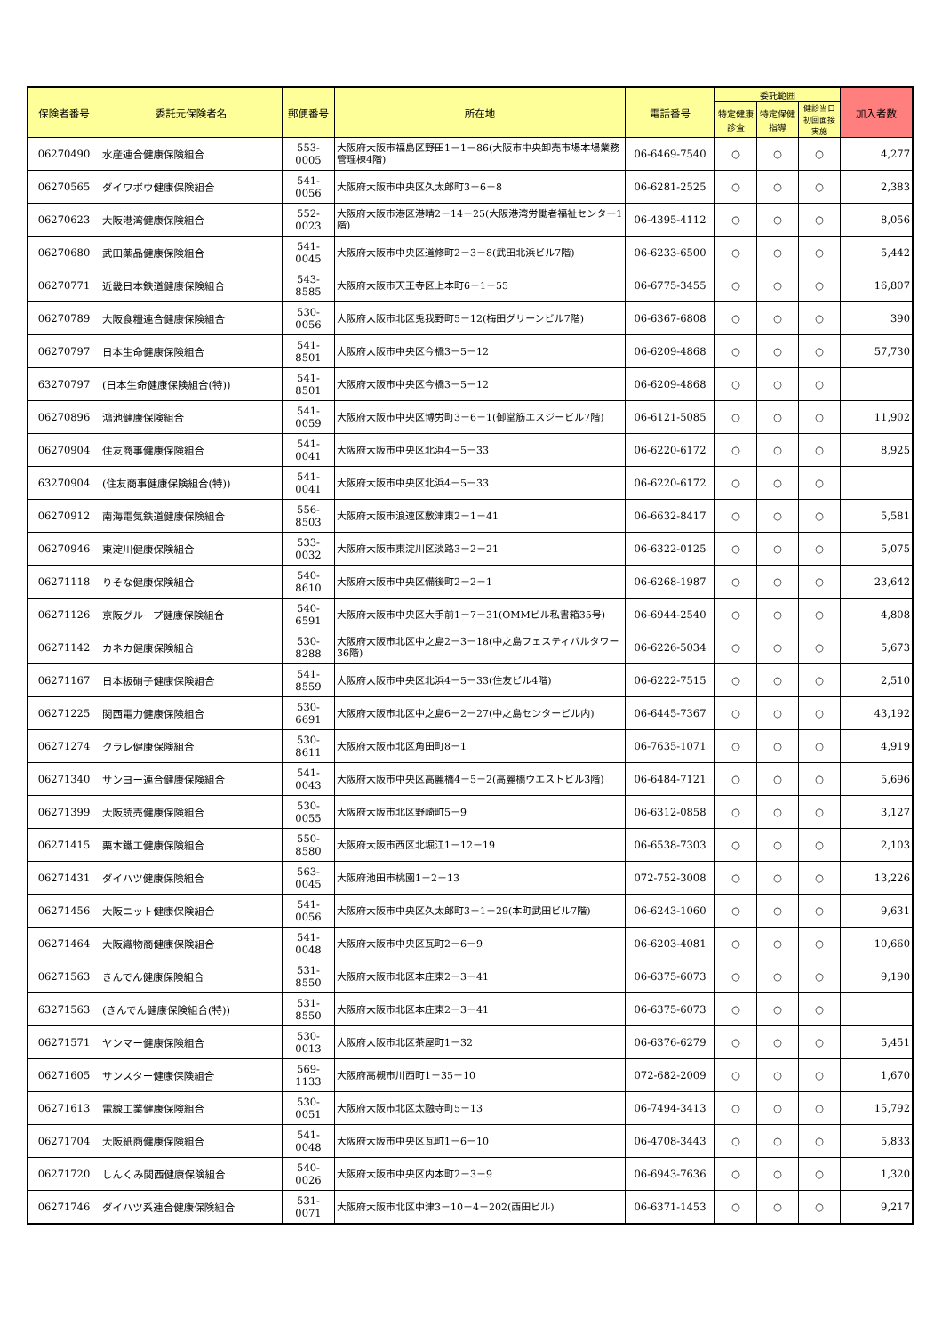| 保険者番号 | 委託元保険者名 | 郵便番号 | 所在地 | 電話番号 | 委託範囲 | | | 加入者数 |
| --- | --- | --- | --- | --- | --- | --- | --- | --- |
| | | | | | 特定健康診査 | 特定保健指導 | 健診当日初回面接実施 | |
| 06270490 | 水産連合健康保険組合 | 553-0005 | 大阪府大阪市福島区野田1－1－86(大阪市中央卸売市場本場業務管理棟4階) | 06-6469-7540 | ○ | ○ | ○ | 4,277 |
| 06270565 | ダイワボウ健康保険組合 | 541-0056 | 大阪府大阪市中央区久太郎町3－6－8 | 06-6281-2525 | ○ | ○ | ○ | 2,383 |
| 06270623 | 大阪港湾健康保険組合 | 552-0023 | 大阪府大阪市港区港晴2－14－25(大阪港湾労働者福祉センター1階) | 06-4395-4112 | ○ | ○ | ○ | 8,056 |
| 06270680 | 武田薬品健康保険組合 | 541-0045 | 大阪府大阪市中央区道修町2－3－8(武田北浜ビル7階) | 06-6233-6500 | ○ | ○ | ○ | 5,442 |
| 06270771 | 近畿日本鉄道健康保険組合 | 543-8585 | 大阪府大阪市天王寺区上本町6－1－55 | 06-6775-3455 | ○ | ○ | ○ | 16,807 |
| 06270789 | 大阪食糧連合健康保険組合 | 530-0056 | 大阪府大阪市北区兎我野町5－12(梅田グリーンビル7階) | 06-6367-6808 | ○ | ○ | ○ | 390 |
| 06270797 | 日本生命健康保険組合 | 541-8501 | 大阪府大阪市中央区今橋3－5－12 | 06-6209-4868 | ○ | ○ | ○ | 57,730 |
| 63270797 | (日本生命健康保険組合(特)) | 541-8501 | 大阪府大阪市中央区今橋3－5－12 | 06-6209-4868 | ○ | ○ | ○ | |
| 06270896 | 鴻池健康保険組合 | 541-0059 | 大阪府大阪市中央区博労町3－6－1(御堂筋エスジービル7階) | 06-6121-5085 | ○ | ○ | ○ | 11,902 |
| 06270904 | 住友商事健康保険組合 | 541-0041 | 大阪府大阪市中央区北浜4－5－33 | 06-6220-6172 | ○ | ○ | ○ | 8,925 |
| 63270904 | (住友商事健康保険組合(特)) | 541-0041 | 大阪府大阪市中央区北浜4－5－33 | 06-6220-6172 | ○ | ○ | ○ | |
| 06270912 | 南海電気鉄道健康保険組合 | 556-8503 | 大阪府大阪市浪速区敷津東2－1－41 | 06-6632-8417 | ○ | ○ | ○ | 5,581 |
| 06270946 | 東淀川健康保険組合 | 533-0032 | 大阪府大阪市東淀川区淡路3－2－21 | 06-6322-0125 | ○ | ○ | ○ | 5,075 |
| 06271118 | りそな健康保険組合 | 540-8610 | 大阪府大阪市中央区備後町2－2－1 | 06-6268-1987 | ○ | ○ | ○ | 23,642 |
| 06271126 | 京阪グループ健康保険組合 | 540-6591 | 大阪府大阪市中央区大手前1－7－31(OMMビル私書箱35号) | 06-6944-2540 | ○ | ○ | ○ | 4,808 |
| 06271142 | カネカ健康保険組合 | 530-8288 | 大阪府大阪市北区中之島2－3－18(中之島フェスティバルタワー36階) | 06-6226-5034 | ○ | ○ | ○ | 5,673 |
| 06271167 | 日本板硝子健康保険組合 | 541-8559 | 大阪府大阪市中央区北浜4－5－33(住友ビル4階) | 06-6222-7515 | ○ | ○ | ○ | 2,510 |
| 06271225 | 関西電力健康保険組合 | 530-6691 | 大阪府大阪市北区中之島6－2－27(中之島センタービル内) | 06-6445-7367 | ○ | ○ | ○ | 43,192 |
| 06271274 | クラレ健康保険組合 | 530-8611 | 大阪府大阪市北区角田町8－1 | 06-7635-1071 | ○ | ○ | ○ | 4,919 |
| 06271340 | サンヨー連合健康保険組合 | 541-0043 | 大阪府大阪市中央区高麗橋4－5－2(高麗橋ウエストビル3階) | 06-6484-7121 | ○ | ○ | ○ | 5,696 |
| 06271399 | 大阪読売健康保険組合 | 530-0055 | 大阪府大阪市北区野崎町5－9 | 06-6312-0858 | ○ | ○ | ○ | 3,127 |
| 06271415 | 栗本鐵工健康保険組合 | 550-8580 | 大阪府大阪市西区北堀江1－12－19 | 06-6538-7303 | ○ | ○ | ○ | 2,103 |
| 06271431 | ダイハツ健康保険組合 | 563-0045 | 大阪府池田市桃園1－2－13 | 072-752-3008 | ○ | ○ | ○ | 13,226 |
| 06271456 | 大阪ニット健康保険組合 | 541-0056 | 大阪府大阪市中央区久太郎町3－1－29(本町武田ビル7階) | 06-6243-1060 | ○ | ○ | ○ | 9,631 |
| 06271464 | 大阪織物商健康保険組合 | 541-0048 | 大阪府大阪市中央区瓦町2－6－9 | 06-6203-4081 | ○ | ○ | ○ | 10,660 |
| 06271563 | きんでん健康保険組合 | 531-8550 | 大阪府大阪市北区本庄東2－3－41 | 06-6375-6073 | ○ | ○ | ○ | 9,190 |
| 63271563 | (きんでん健康保険組合(特)) | 531-8550 | 大阪府大阪市北区本庄東2－3－41 | 06-6375-6073 | ○ | ○ | ○ | |
| 06271571 | ヤンマー健康保険組合 | 530-0013 | 大阪府大阪市北区茶屋町1－32 | 06-6376-6279 | ○ | ○ | ○ | 5,451 |
| 06271605 | サンスター健康保険組合 | 569-1133 | 大阪府高槻市川西町1－35－10 | 072-682-2009 | ○ | ○ | ○ | 1,670 |
| 06271613 | 電線工業健康保険組合 | 530-0051 | 大阪府大阪市北区太融寺町5－13 | 06-7494-3413 | ○ | ○ | ○ | 15,792 |
| 06271704 | 大阪紙商健康保険組合 | 541-0048 | 大阪府大阪市中央区瓦町1－6－10 | 06-4708-3443 | ○ | ○ | ○ | 5,833 |
| 06271720 | しんくみ関西健康保険組合 | 540-0026 | 大阪府大阪市中央区内本町2－3－9 | 06-6943-7636 | ○ | ○ | ○ | 1,320 |
| 06271746 | ダイハツ系連合健康保険組合 | 531-0071 | 大阪府大阪市北区中津3－10－4－202(西田ビル) | 06-6371-1453 | ○ | ○ | ○ | 9,217 |